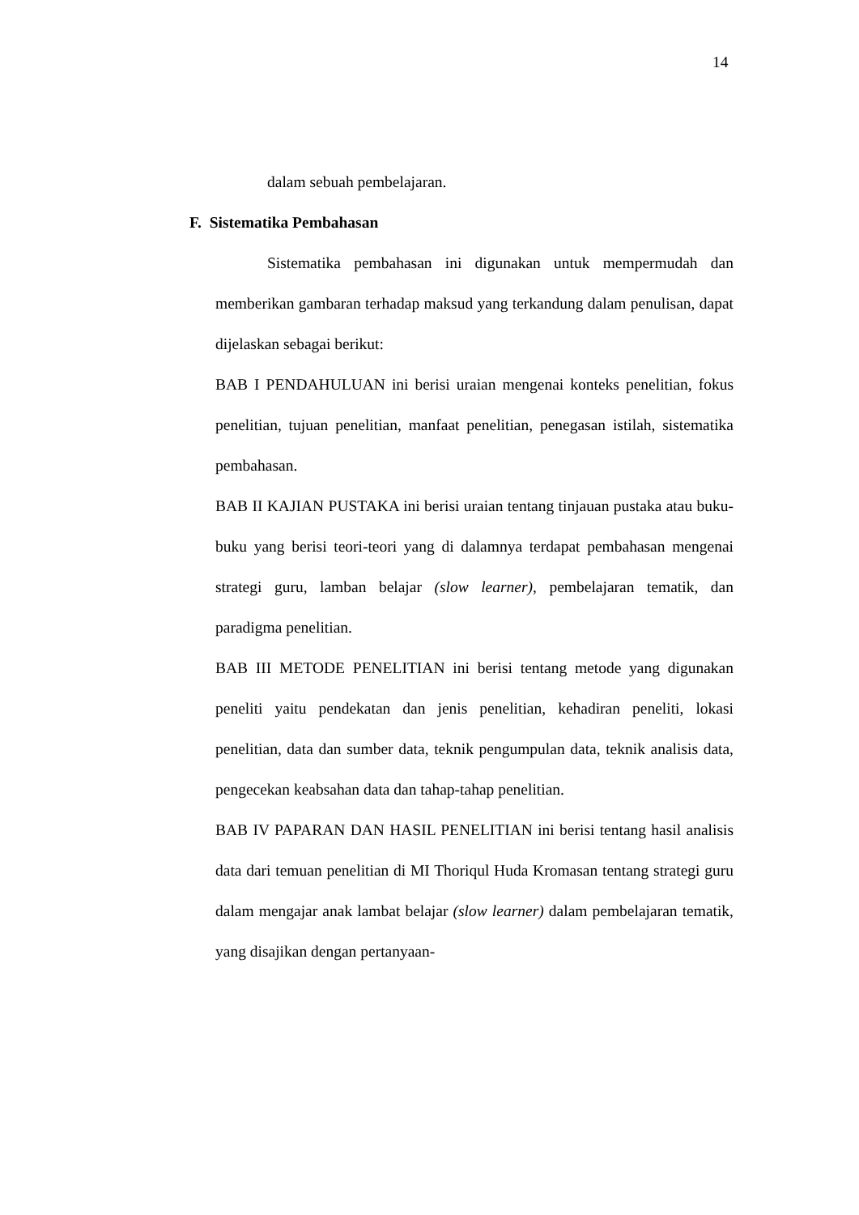14
dalam sebuah pembelajaran.
F. Sistematika Pembahasan
Sistematika pembahasan ini digunakan untuk mempermudah dan memberikan gambaran terhadap maksud yang terkandung dalam penulisan, dapat dijelaskan sebagai berikut:
BAB I PENDAHULUAN ini berisi uraian mengenai konteks penelitian, fokus penelitian, tujuan penelitian, manfaat penelitian, penegasan istilah, sistematika pembahasan.
BAB II KAJIAN PUSTAKA ini berisi uraian tentang tinjauan pustaka atau buku-buku yang berisi teori-teori yang di dalamnya terdapat pembahasan mengenai strategi guru, lamban belajar (slow learner), pembelajaran tematik, dan paradigma penelitian.
BAB III METODE PENELITIAN ini berisi tentang metode yang digunakan peneliti yaitu pendekatan dan jenis penelitian, kehadiran peneliti, lokasi penelitian, data dan sumber data, teknik pengumpulan data, teknik analisis data, pengecekan keabsahan data dan tahap-tahap penelitian.
BAB IV PAPARAN DAN HASIL PENELITIAN ini berisi tentang hasil analisis data dari temuan penelitian di MI Thoriqul Huda Kromasan tentang strategi guru dalam mengajar anak lambat belajar (slow learner) dalam pembelajaran tematik, yang disajikan dengan pertanyaan-